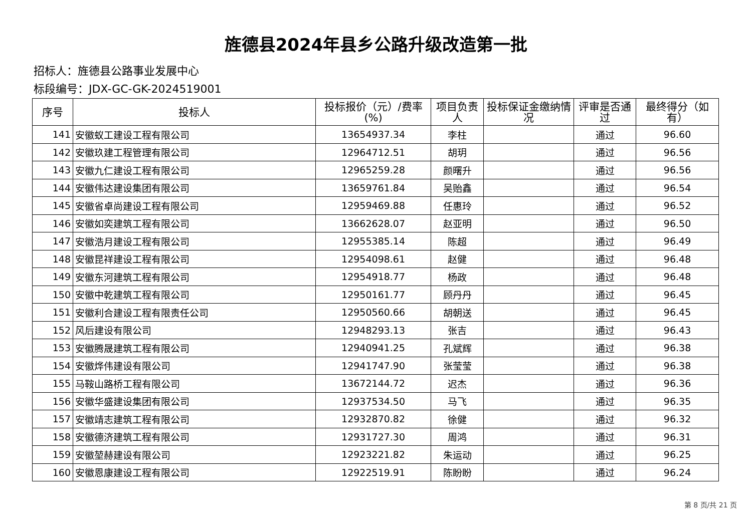旌德县2024年县乡公路升级改造第一批
招标人：旌德县公路事业发展中心
标段编号：JDX-GC-GK-2024519001
| 序号 | 投标人 | 投标报价（元）/费率(%) | 项目负责人 | 投标保证金缴纳情况 | 评审是否通过 | 最终得分（如有） |
| --- | --- | --- | --- | --- | --- | --- |
| 141 | 安徽蚁工建设工程有限公司 | 13654937.34 | 李柱 | | 通过 | 96.60 |
| 142 | 安徽玖建工程管理有限公司 | 12964712.51 | 胡玥 | | 通过 | 96.56 |
| 143 | 安徽九仁建设工程有限公司 | 12965259.28 | 颜曙升 | | 通过 | 96.56 |
| 144 | 安徽伟达建设集团有限公司 | 13659761.84 | 吴贻鑫 | | 通过 | 96.54 |
| 145 | 安徽省卓尚建设工程有限公司 | 12959469.88 | 任惠玲 | | 通过 | 96.52 |
| 146 | 安徽如奕建筑工程有限公司 | 13662628.07 | 赵亚明 | | 通过 | 96.50 |
| 147 | 安徽浩月建设工程有限公司 | 12955385.14 | 陈超 | | 通过 | 96.49 |
| 148 | 安徽昆祥建设工程有限公司 | 12954098.61 | 赵健 | | 通过 | 96.48 |
| 149 | 安徽东河建筑工程有限公司 | 12954918.77 | 杨政 | | 通过 | 96.48 |
| 150 | 安徽中乾建筑工程有限公司 | 12950161.77 | 顾丹丹 | | 通过 | 96.45 |
| 151 | 安徽利合建设工程有限责任公司 | 12950560.66 | 胡朝送 | | 通过 | 96.45 |
| 152 | 风后建设有限公司 | 12948293.13 | 张吉 | | 通过 | 96.43 |
| 153 | 安徽腾晟建筑工程有限公司 | 12940941.25 | 孔斌辉 | | 通过 | 96.38 |
| 154 | 安徽烨伟建设有限公司 | 12941747.90 | 张莹莹 | | 通过 | 96.38 |
| 155 | 马鞍山路桥工程有限公司 | 13672144.72 | 迟杰 | | 通过 | 96.36 |
| 156 | 安徽华盛建设集团有限公司 | 12937534.50 | 马飞 | | 通过 | 96.35 |
| 157 | 安徽靖志建筑工程有限公司 | 12932870.82 | 徐健 | | 通过 | 96.32 |
| 158 | 安徽德济建筑工程有限公司 | 12931727.30 | 周鸿 | | 通过 | 96.31 |
| 159 | 安徽堃赫建设有限公司 | 12923221.82 | 朱运动 | | 通过 | 96.25 |
| 160 | 安徽恩康建设工程有限公司 | 12922519.91 | 陈盼盼 | | 通过 | 96.24 |
第 8 页/共 21 页